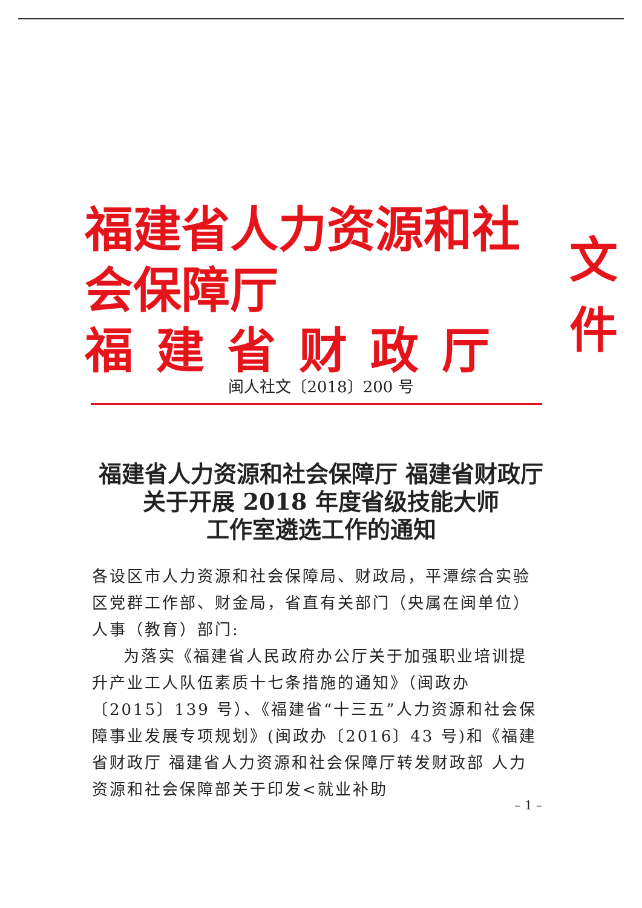福建省人力资源和社会保障厅
福建省财政厅
文件
闽人社文〔2018〕200 号
福建省人力资源和社会保障厅 福建省财政厅
关于开展 2018 年度省级技能大师
工作室遴选工作的通知
各设区市人力资源和社会保障局、财政局，平潭综合实验区党群工作部、财金局，省直有关部门（央属在闽单位）人事（教育）部门:
为落实《福建省人民政府办公厅关于加强职业培训提升产业工人队伍素质十七条措施的通知》（闽政办〔2015〕139 号）、《福建省“十三五”人力资源和社会保障事业发展专项规划》(闽政办〔2016〕43 号)和《福建省财政厅 福建省人力资源和社会保障厅转发财政部 人力资源和社会保障部关于印发<就业补助
– 1 –